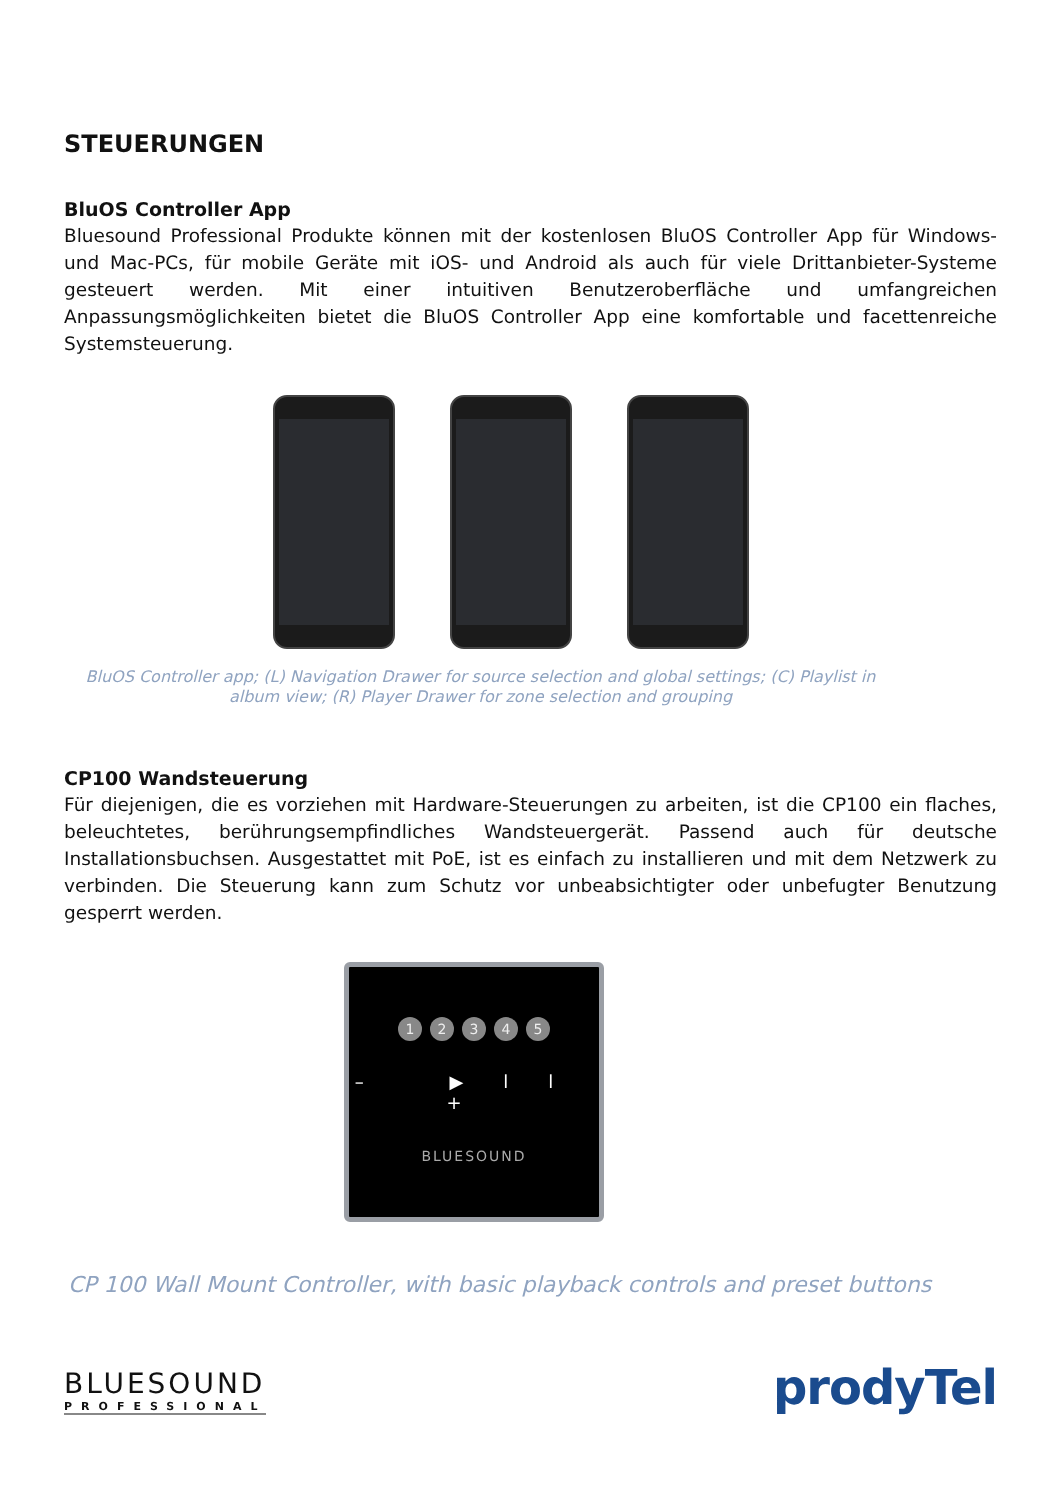STEUERUNGEN
BluOS Controller App
Bluesound Professional Produkte können mit der kostenlosen BluOS Controller App für Windows- und Mac-PCs, für mobile Geräte mit iOS- und Android als auch für viele Drittanbieter-Systeme gesteuert werden. Mit einer intuitiven Benutzeroberfläche und umfangreichen Anpassungsmöglichkeiten bietet die BluOS Controller App eine komfortable und facettenreiche Systemsteuerung.
BluOS Controller app; (L) Navigation Drawer for source selection and global settings; (C) Playlist in album view; (R) Player Drawer for zone selection and grouping
CP100 Wandsteuerung
Für diejenigen, die es vorziehen mit Hardware-Steuerungen zu arbeiten, ist die CP100 ein flaches, beleuchtetes, berührungsempfindliches Wandsteuergerät. Passend auch für deutsche Installationsbuchsen. Ausgestattet mit PoE, ist es einfach zu installieren und mit dem Netzwerk zu verbinden. Die Steuerung kann zum Schutz vor unbeabsichtigter oder unbefugter Benutzung gesperrt werden.
12345
– ▶ll +
BLUESOUND
CP 100 Wall Mount Controller, with basic playback controls and preset buttons
BLUESOUND
PROFESSIONAL
prodyTel